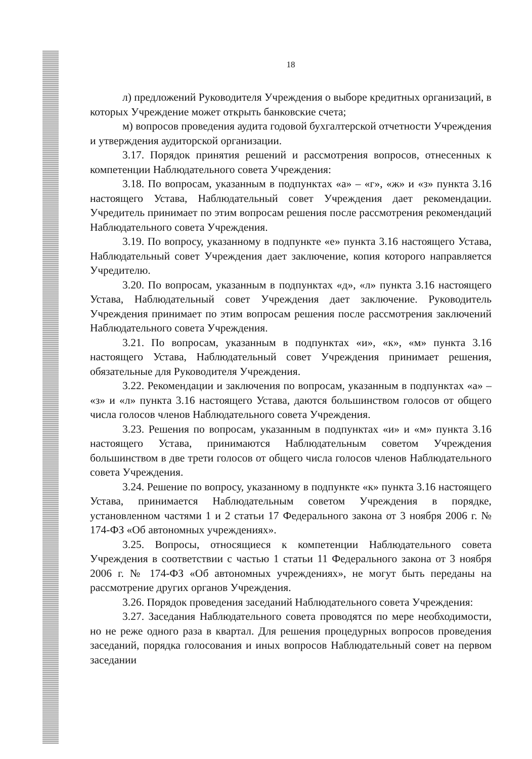18
л) предложений Руководителя Учреждения о выборе кредитных организаций, в которых Учреждение может открыть банковские счета;
м) вопросов проведения аудита годовой бухгалтерской отчетности Учреждения и утверждения аудиторской организации.
3.17. Порядок принятия решений и рассмотрения вопросов, отнесенных к компетенции Наблюдательного совета Учреждения:
3.18. По вопросам, указанным в подпунктах «а» – «г», «ж» и «з» пункта 3.16 настоящего Устава, Наблюдательный совет Учреждения дает рекомендации. Учредитель принимает по этим вопросам решения после рассмотрения рекомендаций Наблюдательного совета Учреждения.
3.19. По вопросу, указанному в подпункте «е» пункта 3.16 настоящего Устава, Наблюдательный совет Учреждения дает заключение, копия которого направляется Учредителю.
3.20. По вопросам, указанным в подпунктах «д», «л» пункта 3.16 настоящего Устава, Наблюдательный совет Учреждения дает заключение. Руководитель Учреждения принимает по этим вопросам решения после рассмотрения заключений Наблюдательного совета Учреждения.
3.21. По вопросам, указанным в подпунктах «и», «к», «м» пункта 3.16 настоящего Устава, Наблюдательный совет Учреждения принимает решения, обязательные для Руководителя Учреждения.
3.22. Рекомендации и заключения по вопросам, указанным в подпунктах «а» – «з» и «л» пункта 3.16 настоящего Устава, даются большинством голосов от общего числа голосов членов Наблюдательного совета Учреждения.
3.23. Решения по вопросам, указанным в подпунктах «и» и «м» пункта 3.16 настоящего Устава, принимаются Наблюдательным советом Учреждения большинством в две трети голосов от общего числа голосов членов Наблюдательного совета Учреждения.
3.24. Решение по вопросу, указанному в подпункте «к» пункта 3.16 настоящего Устава, принимается Наблюдательным советом Учреждения в порядке, установленном частями 1 и 2 статьи 17 Федерального закона от 3 ноября 2006 г. № 174-ФЗ «Об автономных учреждениях».
3.25. Вопросы, относящиеся к компетенции Наблюдательного совета Учреждения в соответствии с частью 1 статьи 11 Федерального закона от 3 ноября 2006 г. № 174-ФЗ «Об автономных учреждениях», не могут быть переданы на рассмотрение других органов Учреждения.
3.26. Порядок проведения заседаний Наблюдательного совета Учреждения:
3.27. Заседания Наблюдательного совета проводятся по мере необходимости, но не реже одного раза в квартал. Для решения процедурных вопросов проведения заседаний, порядка голосования и иных вопросов Наблюдательный совет на первом заседании